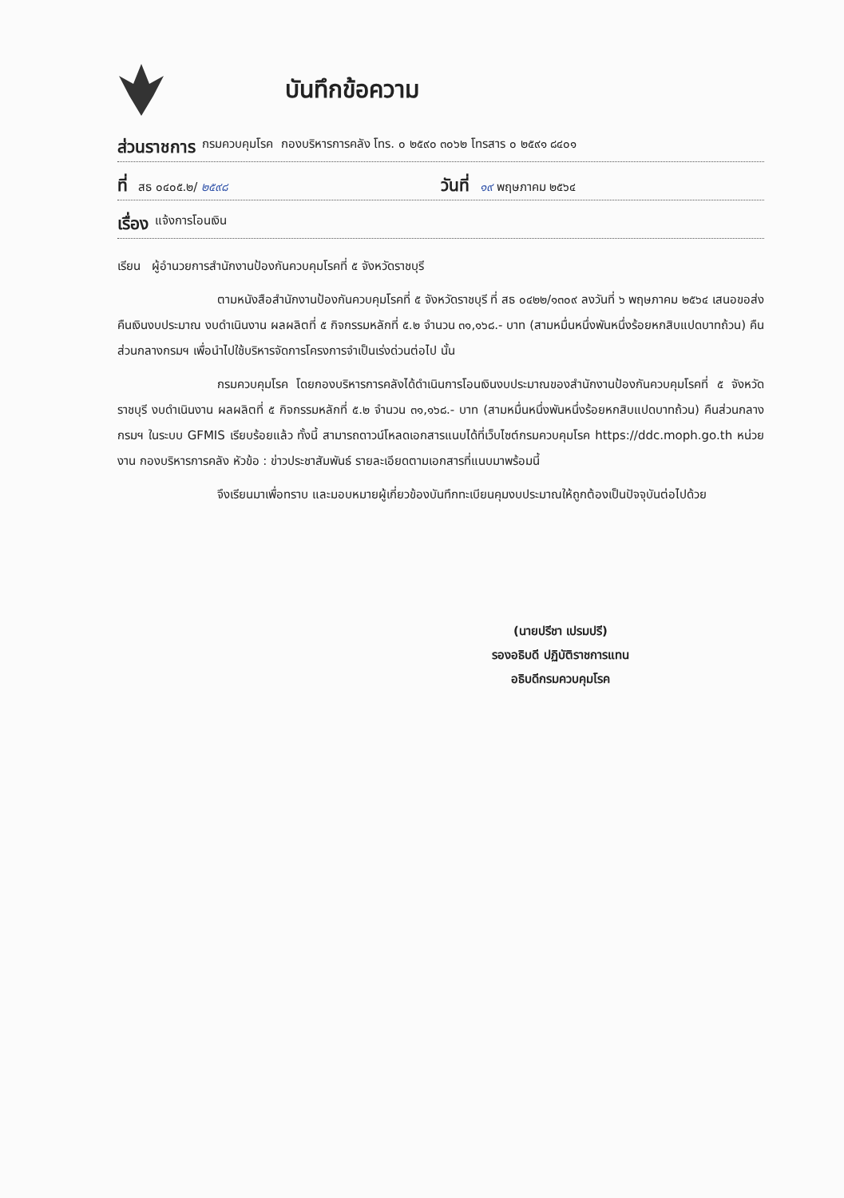บันทึกข้อความ
ส่วนราชการ กรมควบคุมโรค กองบริหารการคลัง โทร. ๐ ๒๕๙๐ ๓๐๖๒ โทรสาร ๐ ๒๕๙๑ ๘๔๐๑
ที่ สธ ๐๔๐๕.๒/ ๒๕๙๘ วันที่ ๑๙ พฤษภาคม ๒๕๖๔
เรื่อง แจ้งการโอนเงิน
เรียน ผู้อำนวยการสำนักงานป้องกันควบคุมโรคที่ ๕ จังหวัดราชบุรี
ตามหนังสือสำนักงานป้องกันควบคุมโรคที่ ๕ จังหวัดราชบุรี ที่ สธ ๐๔๒๒/๑๓๐๙ ลงวันที่ ๖ พฤษภาคม ๒๕๖๔ เสนอขอส่งคืนเงินงบประมาณ งบดำเนินงาน ผลผลิตที่ ๕ กิจกรรมหลักที่ ๕.๒ จำนวน ๓๑,๑๖๘.- บาท (สามหมื่นหนึ่งพันหนึ่งร้อยหกสิบแปดบาทถ้วน) คืนส่วนกลางกรมฯ เพื่อนำไปใช้บริหารจัดการโครงการจำเป็นเร่งด่วนต่อไป นั้น
กรมควบคุมโรค โดยกองบริหารการคลังได้ดำเนินการโอนเงินงบประมาณของสำนักงานป้องกันควบคุมโรคที่ ๕ จังหวัดราชบุรี งบดำเนินงาน ผลผลิตที่ ๕ กิจกรรมหลักที่ ๕.๒ จำนวน ๓๑,๑๖๘.- บาท (สามหมื่นหนึ่งพันหนึ่งร้อยหกสิบแปดบาทถ้วน) คืนส่วนกลางกรมฯ ในระบบ GFMIS เรียบร้อยแล้ว ทั้งนี้ สามารถดาวน์โหลดเอกสารแนบได้ที่เว็บไซต์กรมควบคุมโรค https://ddc.moph.go.th หน่วยงาน กองบริหารการคลัง หัวข้อ : ข่าวประชาสัมพันธ์ รายละเอียดตามเอกสารที่แนบมาพร้อมนี้
จึงเรียนมาเพื่อทราบ และมอบหมายผู้เกี่ยวข้องบันทึกทะเบียนคุมงบประมาณให้ถูกต้องเป็นปัจจุบันต่อไปด้วย
(นายปรีชา เปรมปรี)
รองอธิบดี ปฏิบัติราชการแทน
อธิบดีกรมควบคุมโรค